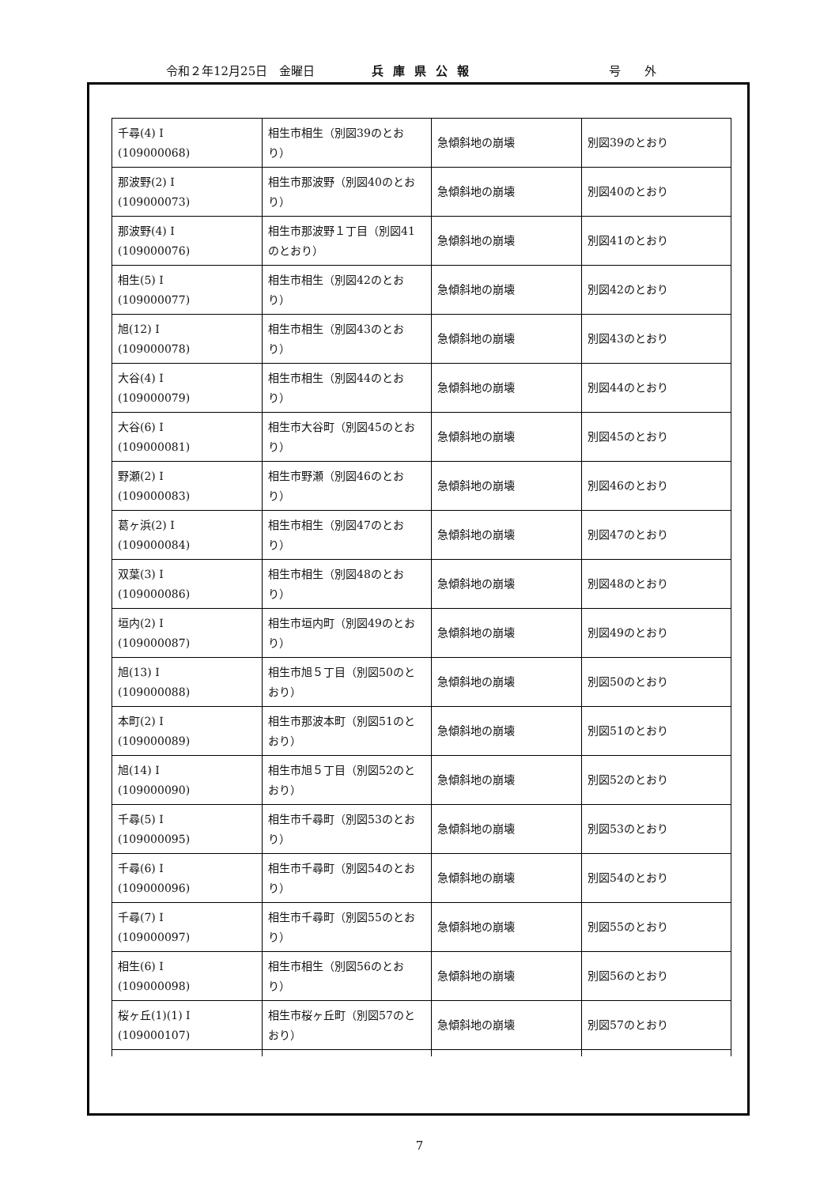令和２年12月25日　金曜日 兵庫県公報 号外
| 千尋(4) I (109000068) | 相生市相生（別図39のとおり） | 急傾斜地の崩壊 | 別図39のとおり |
| 那波野(2) I (109000073) | 相生市那波野（別図40のとおり） | 急傾斜地の崩壊 | 別図40のとおり |
| 那波野(4) I (109000076) | 相生市那波野１丁目（別図41のとおり） | 急傾斜地の崩壊 | 別図41のとおり |
| 相生(5) I (109000077) | 相生市相生（別図42のとおり） | 急傾斜地の崩壊 | 別図42のとおり |
| 旭(12) I (109000078) | 相生市相生（別図43のとおり） | 急傾斜地の崩壊 | 別図43のとおり |
| 大谷(4) I (109000079) | 相生市相生（別図44のとおり） | 急傾斜地の崩壊 | 別図44のとおり |
| 大谷(6) I (109000081) | 相生市大谷町（別図45のとおり） | 急傾斜地の崩壊 | 別図45のとおり |
| 野瀬(2) I (109000083) | 相生市野瀬（別図46のとおり） | 急傾斜地の崩壊 | 別図46のとおり |
| 葛ヶ浜(2) I (109000084) | 相生市相生（別図47のとおり） | 急傾斜地の崩壊 | 別図47のとおり |
| 双葉(3) I (109000086) | 相生市相生（別図48のとおり） | 急傾斜地の崩壊 | 別図48のとおり |
| 垣内(2) I (109000087) | 相生市垣内町（別図49のとおり） | 急傾斜地の崩壊 | 別図49のとおり |
| 旭(13) I (109000088) | 相生市旭５丁目（別図50のとおり） | 急傾斜地の崩壊 | 別図50のとおり |
| 本町(2) I (109000089) | 相生市那波本町（別図51のとおり） | 急傾斜地の崩壊 | 別図51のとおり |
| 旭(14) I (109000090) | 相生市旭５丁目（別図52のとおり） | 急傾斜地の崩壊 | 別図52のとおり |
| 千尋(5) I (109000095) | 相生市千尋町（別図53のとおり） | 急傾斜地の崩壊 | 別図53のとおり |
| 千尋(6) I (109000096) | 相生市千尋町（別図54のとおり） | 急傾斜地の崩壊 | 別図54のとおり |
| 千尋(7) I (109000097) | 相生市千尋町（別図55のとおり） | 急傾斜地の崩壊 | 別図55のとおり |
| 相生(6) I (109000098) | 相生市相生（別図56のとおり） | 急傾斜地の崩壊 | 別図56のとおり |
| 桜ヶ丘(1)(1) I (109000107) | 相生市桜ヶ丘町（別図57のとおり） | 急傾斜地の崩壊 | 別図57のとおり |
7